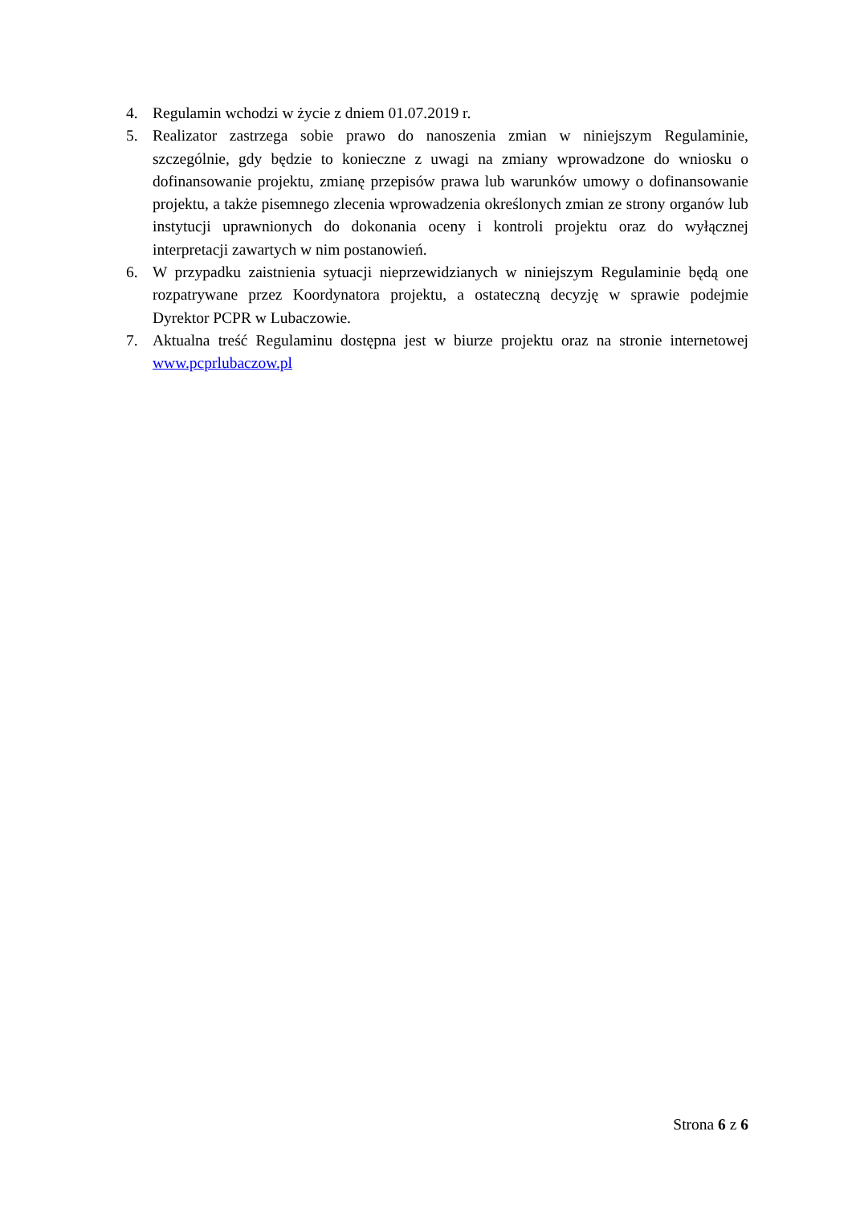4. Regulamin wchodzi w życie z dniem 01.07.2019 r.
5. Realizator zastrzega sobie prawo do nanoszenia zmian w niniejszym Regulaminie, szczególnie, gdy będzie to konieczne z uwagi na zmiany wprowadzone do wniosku o dofinansowanie projektu, zmianę przepisów prawa lub warunków umowy o dofinansowanie projektu, a także pisemnego zlecenia wprowadzenia określonych zmian ze strony organów lub instytucji uprawnionych do dokonania oceny i kontroli projektu oraz do wyłącznej interpretacji zawartych w nim postanowień.
6. W przypadku zaistnienia sytuacji nieprzewidzianych w niniejszym Regulaminie będą one rozpatrywane przez Koordynatora projektu, a ostateczną decyzję w sprawie podejmie Dyrektor PCPR w Lubaczowie.
7. Aktualna treść Regulaminu dostępna jest w biurze projektu oraz na stronie internetowej www.pcprlubaczow.pl
Strona 6 z 6